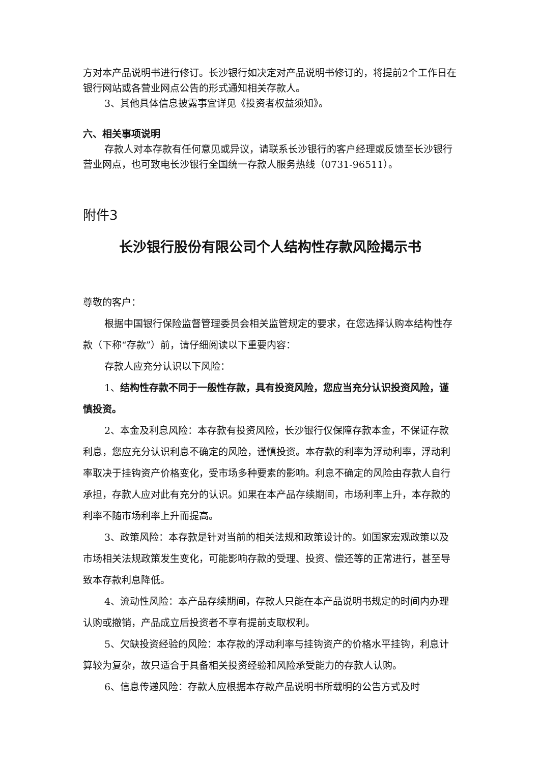方对本产品说明书进行修订。长沙银行如决定对产品说明书修订的，将提前2个工作日在银行网站或各营业网点公告的形式通知相关存款人。
3、其他具体信息披露事宜详见《投资者权益须知》。
六、相关事项说明
存款人对本存款有任何意见或异议，请联系长沙银行的客户经理或反馈至长沙银行营业网点，也可致电长沙银行全国统一存款人服务热线（0731-96511）。
附件3
长沙银行股份有限公司个人结构性存款风险揭示书
尊敬的客户：
根据中国银行保险监督管理委员会相关监管规定的要求，在您选择认购本结构性存款（下称“存款”）前，请仔细阅读以下重要内容：
存款人应充分认识以下风险：
1、结构性存款不同于一般性存款，具有投资风险，您应当充分认识投资风险，谨慎投资。
2、本金及利息风险：本存款有投资风险，长沙银行仅保障存款本金，不保证存款利息，您应充分认识利息不确定的风险，谨慎投资。本存款的利率为浮动利率，浮动利率取决于挂钩资产价格变化，受市场多种要素的影响。利息不确定的风险由存款人自行承担，存款人应对此有充分的认识。如果在本产品存续期间，市场利率上升，本存款的利率不随市场利率上升而提高。
3、政策风险：本存款是针对当前的相关法规和政策设计的。如国家宏观政策以及市场相关法规政策发生变化，可能影响存款的受理、投资、偿还等的正常进行，甚至导致本存款利息降低。
4、流动性风险：本产品存续期间，存款人只能在本产品说明书规定的时间内办理认购或撤销，产品成立后投资者不享有提前支取权利。
5、欠缺投资经验的风险：本存款的浮动利率与挂钩资产的价格水平挂钩，利息计算较为复杂，故只适合于具备相关投资经验和风险承受能力的存款人认购。
6、信息传递风险：存款人应根据本存款产品说明书所载明的公告方式及时